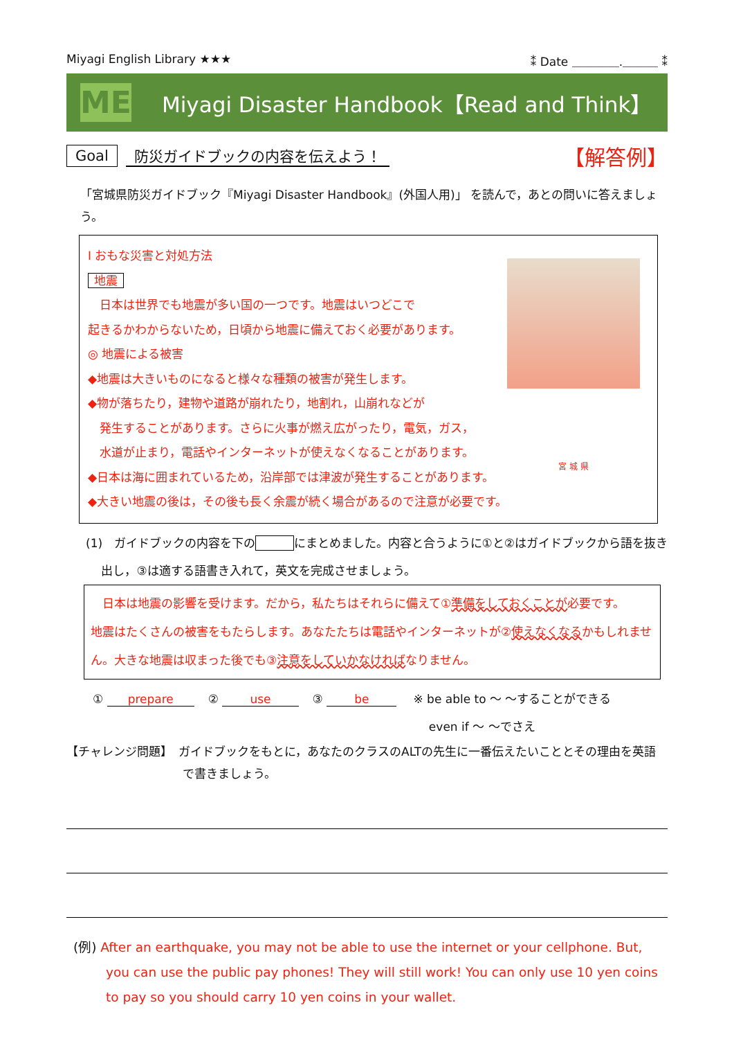Miyagi English Library ★★★ ⁑ Date ＿＿＿＿.＿＿＿ ⁑
ME
Miyagi Disaster Handbook【Read and Think】
Goal 防災ガイドブックの内容を伝えよう！ 【解答例】
「宮城県防災ガイドブック『Miyagi Disaster Handbook』(外国人用)」 を読んで，あとの問いに答えましょう。
宮 城 県
Ⅰ おもな災害と対処方法
地震
　日本は世界でも地震が多い国の一つです。地震はいつどこで
起きるかわからないため，日頃から地震に備えておく必要があります。
◎ 地震による被害
◆地震は大きいものになると様々な種類の被害が発生します。
◆物が落ちたり，建物や道路が崩れたり，地割れ，山崩れなどが
　発生することがあります。さらに火事が燃え広がったり，電気，ガス，
　水道が止まり，電話やインターネットが使えなくなることがあります。
◆日本は海に囲まれているため，沿岸部では津波が発生することがあります。
◆大きい地震の後は，その後も長く余震が続く場合があるので注意が必要です。
(1)　ガイドブックの内容を下の にまとめました。内容と合うように①と②はガイドブックから語を抜き
　 出し，③は適する語書き入れて，英文を完成させましょう。
　日本は地震の影響を受けます。だから，私たちはそれらに備えて①準備をしておくことが必要です。
地震はたくさんの被害をもたらします。あなたたちは電話やインターネットが②使えなくなるかもしれません。大きな地震は収まった後でも③注意をしていかなければなりません。
① prepare ② use ③ be ※ be able to ～ ～することができる
　 even if ～ ～でさえ
【チャレンジ問題】　ガイドブックをもとに，あなたのクラスのALTの先生に一番伝えたいこととその理由を英語で書きましょう。
(例) After an earthquake, you may not be able to use the internet or your cellphone. But, you can use the public pay phones! They will still work! You can only use 10 yen coins to pay so you should carry 10 yen coins in your wallet.